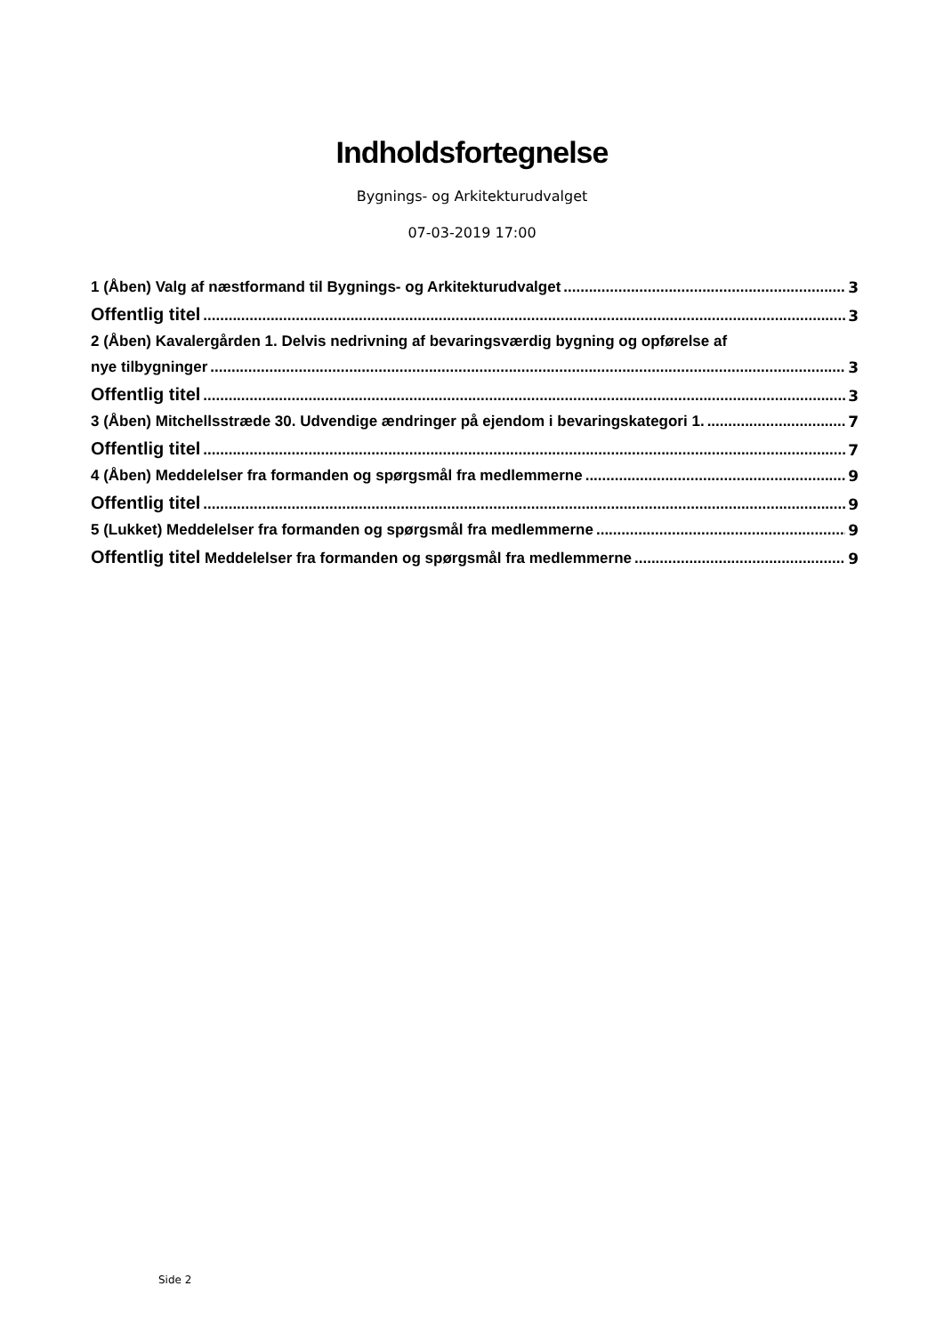Indholdsfortegnelse
Bygnings- og Arkitekturudvalget
07-03-2019 17:00
1 (Åben) Valg af næstformand til Bygnings- og Arkitekturudvalget 3
Offentlig titel 3
2 (Åben) Kavalergården 1. Delvis nedrivning af bevaringsværdig bygning og opførelse af
nye tilbygninger 3
Offentlig titel 3
3 (Åben) Mitchellsstræde 30. Udvendige ændringer på ejendom i bevaringskategori 1. 7
Offentlig titel 7
4 (Åben) Meddelelser fra formanden og spørgsmål fra medlemmerne 9
Offentlig titel 9
5 (Lukket) Meddelelser fra formanden og spørgsmål fra medlemmerne 9
Offentlig titel Meddelelser fra formanden og spørgsmål fra medlemmerne 9
Side 2